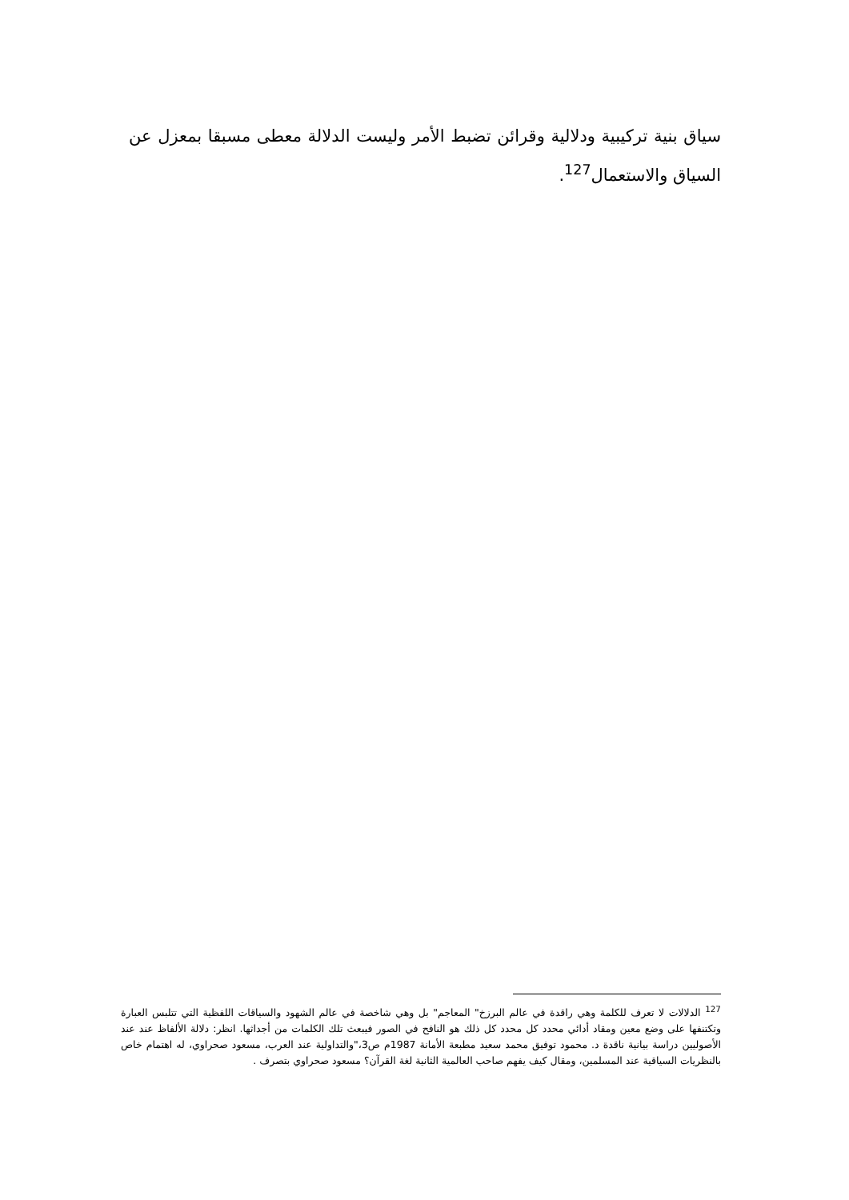سياق بنية تركيبية ودلالية وقرائن تضبط الأمر وليست الدلالة معطى مسبقا بمعزل عن السياق والاستعمال<sup>127</sup>.
<sup>127</sup> الدلالات لا تعرف للكلمة وهي راقدة في عالم البرزخ" المعاجم" بل وهي شاخصة في عالم الشهود والسياقات اللفظية التي تتلبس العبارة وتكتنفها على وضع معين ومقاد أدائي محدد كل محدد كل ذلك هو النافح في الصور فيبعث تلك الكلمات من أجداثها. انظر: دلالة الألفاظ عند عند الأصوليين دراسة بيانية ناقدة د. محمود توفيق محمد سعيد مطبعة الأمانة 1987م ص3،"والتداولية عند العرب، مسعود صحراوي، له اهتمام خاص بالنظريات السياقية عند المسلمين، ومقال كيف يفهم صاحب العالمية الثانية لغة القرآن؟ مسعود صحراوي بتصرف .